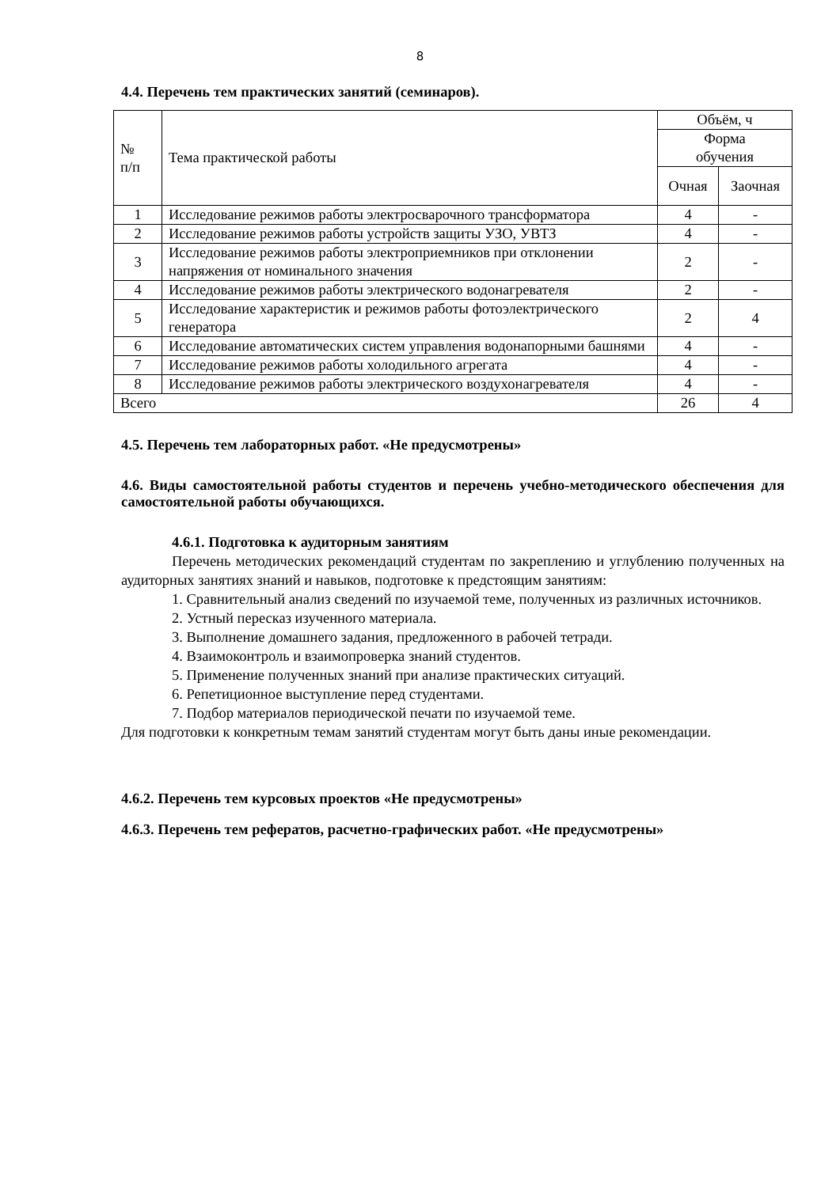8
4.4. Перечень тем практических занятий (семинаров).
| № п/п | Тема практической работы | Объём, ч | |
| --- | --- | --- | --- |
| | | Форма обучения | |
| | | Очная | Заочная |
| 1 | Исследование режимов работы электросварочного трансформатора | 4 | - |
| 2 | Исследование режимов работы устройств защиты УЗО, УВТЗ | 4 | - |
| 3 | Исследование режимов работы электроприемников при отклонении напряжения от номинального значения | 2 | - |
| 4 | Исследование режимов работы электрического водонагревателя | 2 | - |
| 5 | Исследование характеристик и режимов работы фотоэлектрического генератора | 2 | 4 |
| 6 | Исследование автоматических систем управления водонапорными башнями | 4 | - |
| 7 | Исследование режимов работы холодильного агрегата | 4 | - |
| 8 | Исследование режимов работы электрического воздухонагревателя | 4 | - |
| Всего | | 26 | 4 |
4.5. Перечень тем лабораторных работ. «Не предусмотрены»
4.6. Виды самостоятельной работы студентов и перечень учебно-методического обеспечения для самостоятельной работы обучающихся.
4.6.1. Подготовка к аудиторным занятиям
Перечень методических рекомендаций студентам по закреплению и углублению полученных на аудиторных занятиях знаний и навыков, подготовке к предстоящим занятиям:
1. Сравнительный анализ сведений по изучаемой теме, полученных из различных источников.
2. Устный пересказ изученного материала.
3. Выполнение домашнего задания, предложенного в рабочей тетради.
4. Взаимоконтроль и взаимопроверка знаний студентов.
5. Применение полученных знаний при анализе практических ситуаций.
6. Репетиционное выступление перед студентами.
7. Подбор материалов периодической печати по изучаемой теме.
Для подготовки к конкретным темам занятий студентам могут быть даны иные рекомендации.
4.6.2. Перечень тем курсовых проектов «Не предусмотрены»
4.6.3. Перечень тем рефератов, расчетно-графических работ. «Не предусмотрены»